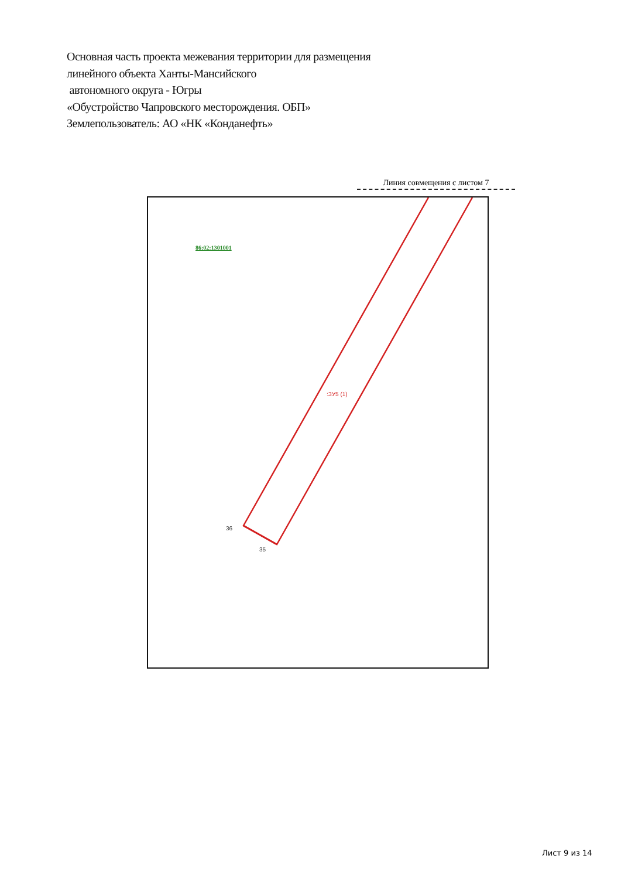Основная часть проекта межевания территории для размещения
линейного объекта Ханты-Мансийского
автономного округа - Югры
«Обустройство Чапровского месторождения. ОБП»
Землепользователь: АО «НК «Конданефть»
Линия совмещения с листом 7
86:02:1301001
:ЗУ5 (1)
36
35
Лист 9 из 14